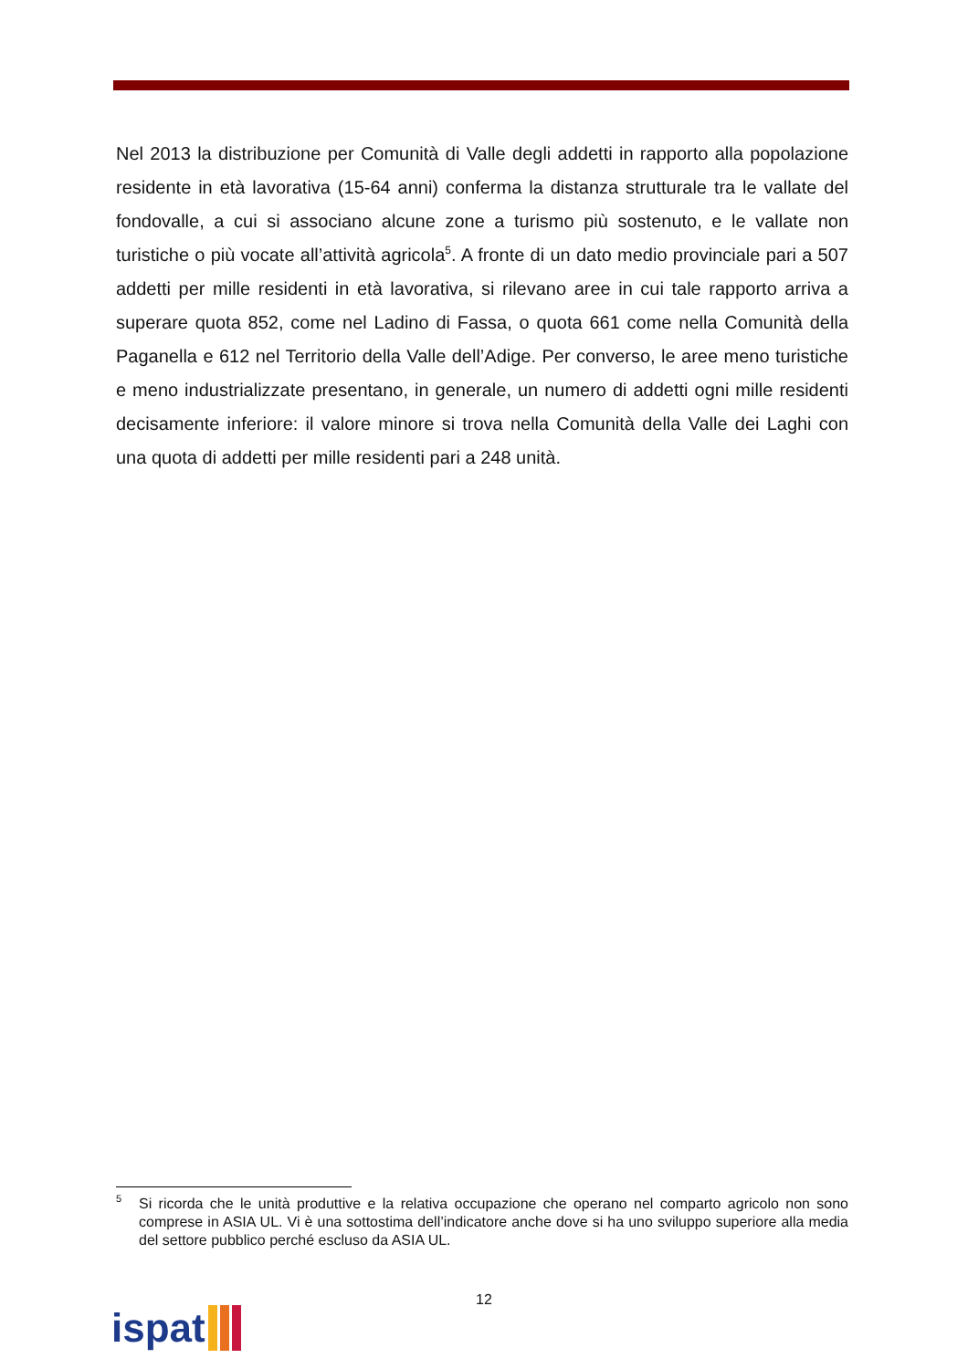Nel 2013 la distribuzione per Comunità di Valle degli addetti in rapporto alla popolazione residente in età lavorativa (15-64 anni) conferma la distanza strutturale tra le vallate del fondovalle, a cui si associano alcune zone a turismo più sostenuto, e le vallate non turistiche o più vocate all’attività agricola<sup>5</sup>. A fronte di un dato medio provinciale pari a 507 addetti per mille residenti in età lavorativa, si rilevano aree in cui tale rapporto arriva a superare quota 852, come nel Ladino di Fassa, o quota 661 come nella Comunità della Paganella e 612 nel Territorio della Valle dell’Adige. Per converso, le aree meno turistiche e meno industrializzate presentano, in generale, un numero di addetti ogni mille residenti decisamente inferiore: il valore minore si trova nella Comunità della Valle dei Laghi con una quota di addetti per mille residenti pari a 248 unità.
<sup>5</sup> Si ricorda che le unità produttive e la relativa occupazione che operano nel comparto agricolo non sono comprese in ASIA UL. Vi è una sottostima dell’indicatore anche dove si ha uno sviluppo superiore alla media del settore pubblico perché escluso da ASIA UL.
12
ispat